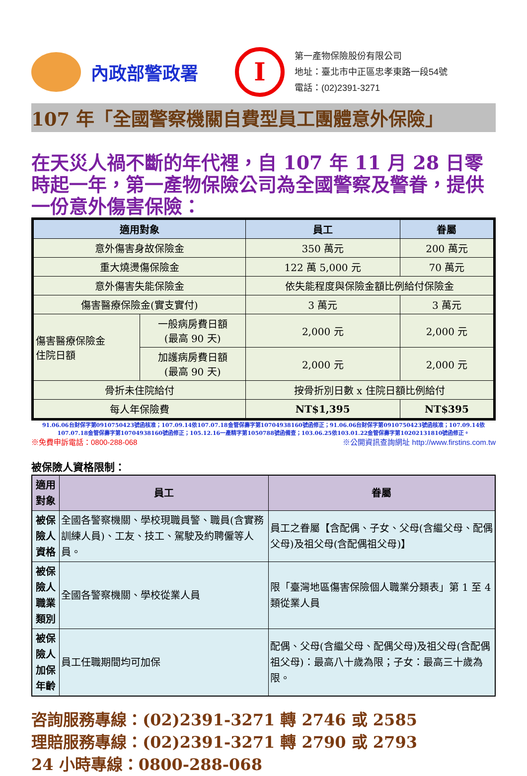內政部警政署
I
第一產物保險股份有限公司
地址：臺北市中正區忠孝東路一段54號
電話：(02)2391-3271
107 年「全國警察機關自費型員工團體意外保險」
在天災人禍不斷的年代裡，自 107 年 11 月 28 日零時起一年，第一產物保險公司為全國警察及警眷，提供一份意外傷害保險：
| 適用對象 | | 員工 | 眷屬 |
| --- | --- | --- | --- |
| 意外傷害身故保險金 | | 350 萬元 | 200 萬元 |
| 重大燒燙傷保險金 | | 122 萬 5,000 元 | 70 萬元 |
| 意外傷害失能保險金 | | 依失能程度與保險金額比例給付保險金 | |
| 傷害醫療保險金(實支實付) | | 3 萬元 | 3 萬元 |
| 傷害醫療保險金 住院日額 | 一般病房費日額 (最高 90 天) | 2,000 元 | 2,000 元 |
| | 加護病房費日額 (最高 90 天) | 2,000 元 | 2,000 元 |
| 骨折未住院給付 | | 按骨折別日數 x 住院日額比例給付 | |
| 每人年保險費 | | NT$1,395 | NT$395 |
91.06.06台財保字第0910750423號函核准；107.09.14依107.07.18金管保壽字第10704938160號函修正；91.06.06台財保字第0910750423號函核准；107.09.14依107.07.18金管保壽字第10704938160號函修正；105.12.16一產精字第1050788號函備查；103.06.25依103.01.22金管保壽字第10202131810號函修正。
※免費申訴電話：0800-288-068 ※公開資訊查詢網址 http://www.firstins.com.tw
被保險人資格限制：
| 適用對象 | 員工 | 眷屬 |
| --- | --- | --- |
| 被保險人 資格 | 全國各警察機關、學校現職員警、職員(含實務訓練人員)、工友、技工、駕駛及約聘僱等人員。 | 員工之眷屬【含配偶、子女、父母(含繼父母、配偶父母)及祖父母(含配偶祖父母)】 |
| 被保險人 職業類別 | 全國各警察機關、學校從業人員 | 限「臺灣地區傷害保險個人職業分類表」第 1 至 4 類從業人員 |
| 被保險人 加保年齡 | 員工任職期間均可加保 | 配偶、父母(含繼父母、配偶父母)及祖父母(含配偶祖父母)：最高八十歲為限；子女：最高三十歲為限。 |
咨詢服務專線：(02)2391-3271 轉 2746 或 2585
理賠服務專線：(02)2391-3271 轉 2790 或 2793
24 小時專線：0800-288-068